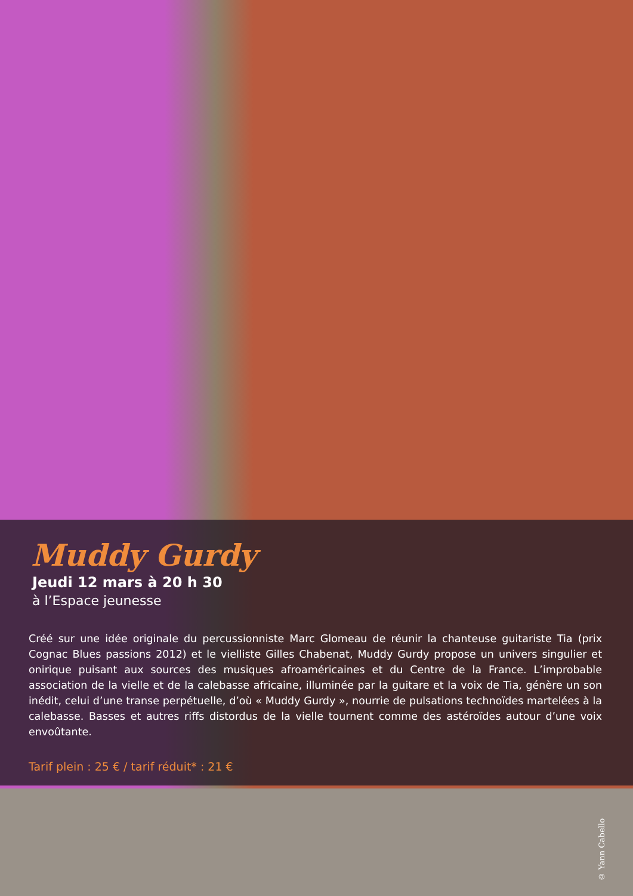Muddy Gurdy
Jeudi 12 mars à 20 h 30
à l’Espace jeunesse
Créé sur une idée originale du percussionniste Marc Glomeau de réunir la chanteuse guitariste Tia (prix Cognac Blues passions 2012) et le vielliste Gilles Chabenat, Muddy Gurdy propose un univers singulier et onirique puisant aux sources des musiques afroaméricaines et du Centre de la France. L’improbable association de la vielle et de la calebasse africaine, illuminée par la guitare et la voix de Tia, génère un son inédit, celui d’une transe perpétuelle, d’où « Muddy Gurdy », nourrie de pulsations technoïdes martelées à la calebasse. Basses et autres riffs distordus de la vielle tournent comme des astéroïdes autour d’une voix envoûtante.
Tarif plein : 25 € / tarif réduit* : 21 €
© Yann Cabello